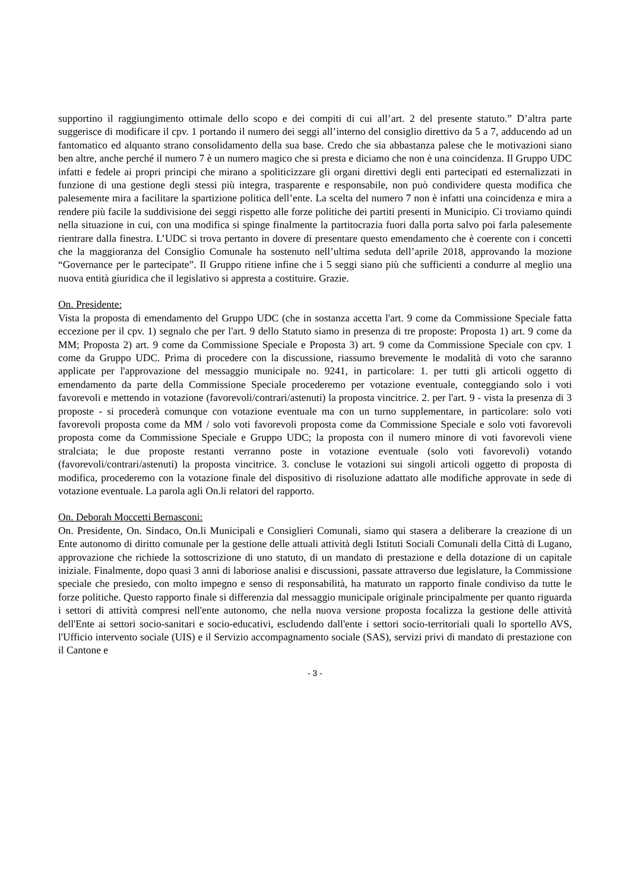supportino il raggiungimento ottimale dello scopo e dei compiti di cui all’art. 2 del presente statuto.” D’altra parte suggerisce di modificare il cpv. 1 portando il numero dei seggi all’interno del consiglio direttivo da 5 a 7, adducendo ad un fantomatico ed alquanto strano consolidamento della sua base. Credo che sia abbastanza palese che le motivazioni siano ben altre, anche perché il numero 7 è un numero magico che si presta e diciamo che non è una coincidenza. Il Gruppo UDC infatti e fedele ai propri principi che mirano a spoliticizzare gli organi direttivi degli enti partecipati ed esternalizzati in funzione di una gestione degli stessi più integra, trasparente e responsabile, non può condividere questa modifica che palesemente mira a facilitare la spartizione politica dell’ente. La scelta del numero 7 non è infatti una coincidenza e mira a rendere più facile la suddivisione dei seggi rispetto alle forze politiche dei partiti presenti in Municipio. Ci troviamo quindi nella situazione in cui, con una modifica si spinge finalmente la partitocrazia fuori dalla porta salvo poi farla palesemente rientrare dalla finestra. L’UDC si trova pertanto in dovere di presentare questo emendamento che è coerente con i concetti che la maggioranza del Consiglio Comunale ha sostenuto nell’ultima seduta dell’aprile 2018, approvando la mozione “Governance per le partecipate”. Il Gruppo ritiene infine che i 5 seggi siano più che sufficienti a condurre al meglio una nuova entità giuridica che il legislativo si appresta a costituire. Grazie.
On. Presidente:
Vista la proposta di emendamento del Gruppo UDC (che in sostanza accetta l'art. 9 come da Commissione Speciale fatta eccezione per il cpv. 1) segnalo che per l'art. 9 dello Statuto siamo in presenza di tre proposte: Proposta 1) art. 9 come da MM; Proposta 2) art. 9 come da Commissione Speciale e Proposta 3) art. 9 come da Commissione Speciale con cpv. 1 come da Gruppo UDC. Prima di procedere con la discussione, riassumo brevemente le modalità di voto che saranno applicate per l'approvazione del messaggio municipale no. 9241, in particolare: 1. per tutti gli articoli oggetto di emendamento da parte della Commissione Speciale procederemo per votazione eventuale, conteggiando solo i voti favorevoli e mettendo in votazione (favorevoli/contrari/astenuti) la proposta vincitrice. 2. per l'art. 9 - vista la presenza di 3 proposte - si procederà comunque con votazione eventuale ma con un turno supplementare, in particolare: solo voti favorevoli proposta come da MM / solo voti favorevoli proposta come da Commissione Speciale e solo voti favorevoli proposta come da Commissione Speciale e Gruppo UDC; la proposta con il numero minore di voti favorevoli viene stralciata; le due proposte restanti verranno poste in votazione eventuale (solo voti favorevoli) votando (favorevoli/contrari/astenuti) la proposta vincitrice. 3. concluse le votazioni sui singoli articoli oggetto di proposta di modifica, procederemo con la votazione finale del dispositivo di risoluzione adattato alle modifiche approvate in sede di votazione eventuale. La parola agli On.li relatori del rapporto.
On. Deborah Moccetti Bernasconi:
On. Presidente, On. Sindaco, On.li Municipali e Consiglieri Comunali, siamo qui stasera a deliberare la creazione di un Ente autonomo di diritto comunale per la gestione delle attuali attività degli Istituti Sociali Comunali della Città di Lugano, approvazione che richiede la sottoscrizione di uno statuto, di un mandato di prestazione e della dotazione di un capitale iniziale. Finalmente, dopo quasi 3 anni di laboriose analisi e discussioni, passate attraverso due legislature, la Commissione speciale che presiedo, con molto impegno e senso di responsabilità, ha maturato un rapporto finale condiviso da tutte le forze politiche. Questo rapporto finale si differenzia dal messaggio municipale originale principalmente per quanto riguarda i settori di attività compresi nell'ente autonomo, che nella nuova versione proposta focalizza la gestione delle attività dell'Ente ai settori socio-sanitari e socio-educativi, escludendo dall'ente i settori socio-territoriali quali lo sportello AVS, l'Ufficio intervento sociale (UIS) e il Servizio accompagnamento sociale (SAS), servizi privi di mandato di prestazione con il Cantone e
- 3 -